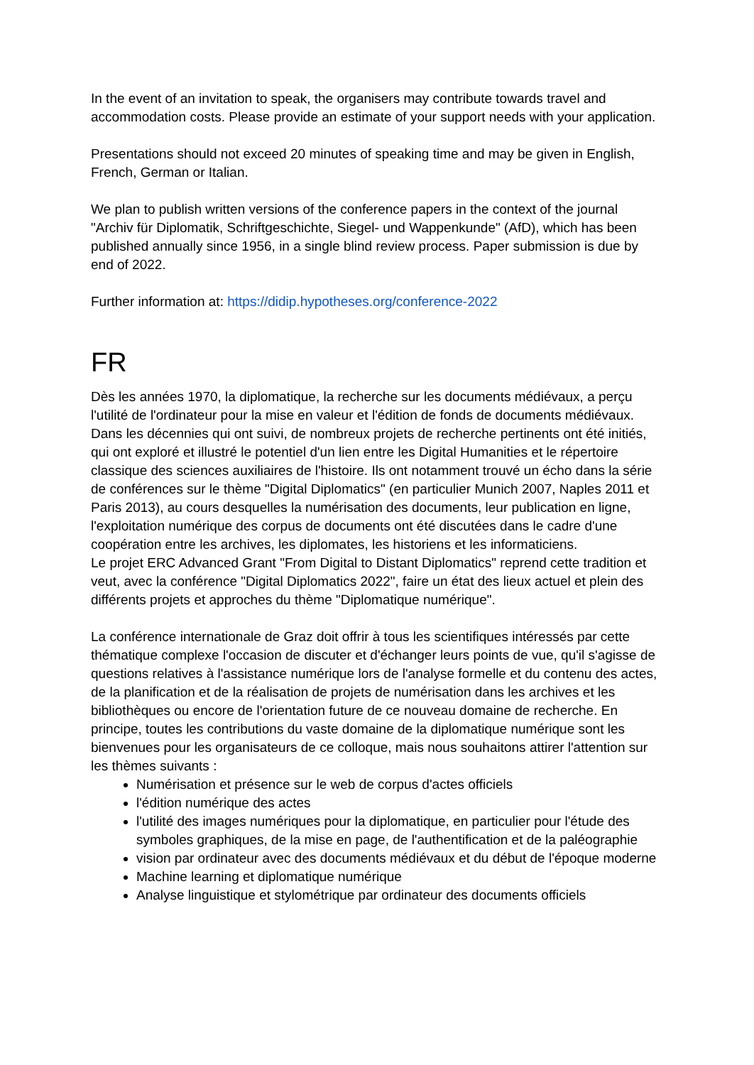In the event of an invitation to speak, the organisers may contribute towards travel and accommodation costs. Please provide an estimate of your support needs with your application.
Presentations should not exceed 20 minutes of speaking time and may be given in English, French, German or Italian.
We plan to publish written versions of the conference papers in the context of the journal "Archiv für Diplomatik, Schriftgeschichte, Siegel- und Wappenkunde" (AfD), which has been published annually since 1956, in a single blind review process. Paper submission is due by end of 2022.
Further information at: https://didip.hypotheses.org/conference-2022
FR
Dès les années 1970, la diplomatique, la recherche sur les documents médiévaux, a perçu l'utilité de l'ordinateur pour la mise en valeur et l'édition de fonds de documents médiévaux. Dans les décennies qui ont suivi, de nombreux projets de recherche pertinents ont été initiés, qui ont exploré et illustré le potentiel d'un lien entre les Digital Humanities et le répertoire classique des sciences auxiliaires de l'histoire. Ils ont notamment trouvé un écho dans la série de conférences sur le thème "Digital Diplomatics" (en particulier Munich 2007, Naples 2011 et Paris 2013), au cours desquelles la numérisation des documents, leur publication en ligne, l'exploitation numérique des corpus de documents ont été discutées dans le cadre d'une coopération entre les archives, les diplomates, les historiens et les informaticiens.
Le projet ERC Advanced Grant "From Digital to Distant Diplomatics" reprend cette tradition et veut, avec la conférence "Digital Diplomatics 2022", faire un état des lieux actuel et plein des différents projets et approches du thème "Diplomatique numérique".
La conférence internationale de Graz doit offrir à tous les scientifiques intéressés par cette thématique complexe l'occasion de discuter et d'échanger leurs points de vue, qu'il s'agisse de questions relatives à l'assistance numérique lors de l'analyse formelle et du contenu des actes, de la planification et de la réalisation de projets de numérisation dans les archives et les bibliothèques ou encore de l'orientation future de ce nouveau domaine de recherche. En principe, toutes les contributions du vaste domaine de la diplomatique numérique sont les bienvenues pour les organisateurs de ce colloque, mais nous souhaitons attirer l'attention sur les thèmes suivants :
Numérisation et présence sur le web de corpus d'actes officiels
l'édition numérique des actes
l'utilité des images numériques pour la diplomatique, en particulier pour l'étude des symboles graphiques, de la mise en page, de l'authentification et de la paléographie
vision par ordinateur avec des documents médiévaux et du début de l'époque moderne
Machine learning et diplomatique numérique
Analyse linguistique et stylométrique par ordinateur des documents officiels